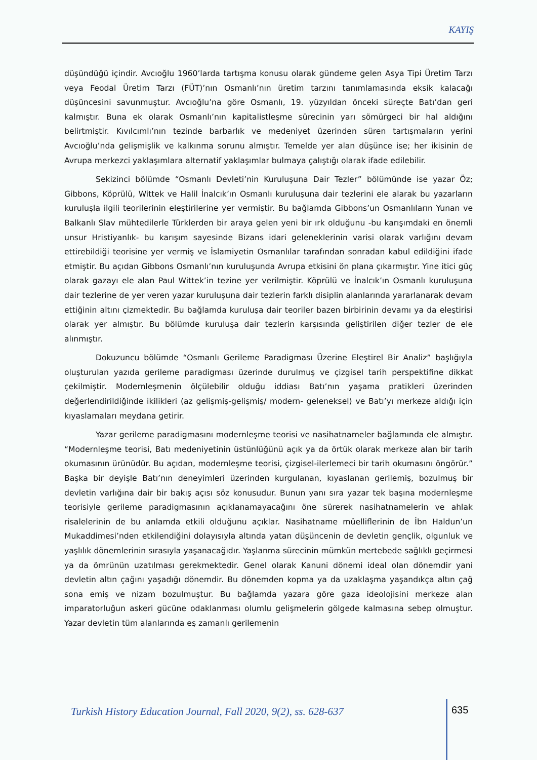KAYIŞ
düşündüğü içindir. Avcıoğlu 1960’larda tartışma konusu olarak gündeme gelen Asya Tipi Üretim Tarzı veya Feodal Üretim Tarzı (FÜT)’nın Osmanlı’nın üretim tarzını tanımlamasında eksik kalacağı düşüncesini savunmuştur. Avcıoğlu’na göre Osmanlı, 19. yüzyıldan önceki süreçte Batı’dan geri kalmıştır. Buna ek olarak Osmanlı’nın kapitalistleşme sürecinin yarı sömürgeci bir hal aldığını belirtmiştir. Kıvılcımlı’nın tezinde barbarlık ve medeniyet üzerinden süren tartışmaların yerini Avcıoğlu’nda gelişmişlik ve kalkınma sorunu almıştır. Temelde yer alan düşünce ise; her ikisinin de Avrupa merkezci yaklaşımlara alternatif yaklaşımlar bulmaya çalıştığı olarak ifade edilebilir.
Sekizinci bölümde “Osmanlı Devleti’nin Kuruluşuna Dair Tezler” bölümünde ise yazar Öz; Gibbons, Köprülü, Wittek ve Halil İnalcık’ın Osmanlı kuruluşuna dair tezlerini ele alarak bu yazarların kuruluşla ilgili teorilerinin eleştirilerine yer vermiştir. Bu bağlamda Gibbons’un Osmanlıların Yunan ve Balkanlı Slav mühtedilerle Türklerden bir araya gelen yeni bir ırk olduğunu -bu karışımdaki en önemli unsur Hristiyanlık- bu karışım sayesinde Bizans idari geleneklerinin varisi olarak varlığını devam ettirebildiği teorisine yer vermiş ve İslamiyetin Osmanlılar tarafından sonradan kabul edildiğini ifade etmiştir. Bu açıdan Gibbons Osmanlı’nın kuruluşunda Avrupa etkisini ön plana çıkarmıştır. Yine itici güç olarak gazayı ele alan Paul Wittek’in tezine yer verilmiştir. Köprülü ve İnalcık’ın Osmanlı kuruluşuna dair tezlerine de yer veren yazar kuruluşuna dair tezlerin farklı disiplin alanlarında yararlanarak devam ettiğinin altını çizmektedir. Bu bağlamda kuruluşa dair teoriler bazen birbirinin devamı ya da eleştirisi olarak yer almıştır. Bu bölümde kuruluşa dair tezlerin karşısında geliştirilen diğer tezler de ele alınmıştır.
Dokuzuncu bölümde “Osmanlı Gerileme Paradigması Üzerine Eleştirel Bir Analiz” başlığıyla oluşturulan yazıda gerileme paradigması üzerinde durulmuş ve çizgisel tarih perspektifine dikkat çekilmiştir. Modernleşmenin ölçülebilir olduğu iddiası Batı’nın yaşama pratikleri üzerinden değerlendirildiğinde ikilikleri (az gelişmiş-gelişmiş/ modern- geleneksel) ve Batı’yı merkeze aldığı için kıyaslamaları meydana getirir.
Yazar gerileme paradigmasını modernleşme teorisi ve nasihatnameler bağlamında ele almıştır. “Modernleşme teorisi, Batı medeniyetinin üstünlüğünü açık ya da örtük olarak merkeze alan bir tarih okumasının ürünüdür. Bu açıdan, modernleşme teorisi, çizgisel-ilerlemeci bir tarih okumasını öngörür.” Başka bir deyişle Batı’nın deneyimleri üzerinden kurgulanan, kıyaslanan gerilemiş, bozulmuş bir devletin varlığına dair bir bakış açısı söz konusudur. Bunun yanı sıra yazar tek başına modernleşme teorisiyle gerileme paradigmasının açıklanamayacağını öne sürerek nasihatnamelerin ve ahlak risalelerinin de bu anlamda etkili olduğunu açıklar. Nasihatname müelliflerinin de İbn Haldun’un Mukaddimesi’nden etkilendiğini dolayısıyla altında yatan düşüncenin de devletin gençlik, olgunluk ve yaşlılık dönemlerinin sırasıyla yaşanacağıdır. Yaşlanma sürecinin mümkün mertebede sağlıklı geçirmesi ya da ömrünün uzatılması gerekmektedir. Genel olarak Kanuni dönemi ideal olan dönemdir yani devletin altın çağını yaşadığı dönemdir. Bu dönemden kopma ya da uzaklaşma yaşandıkça altın çağ sona emiş ve nizam bozulmuştur. Bu bağlamda yazara göre gaza ideolojisini merkeze alan imparatorluğun askeri gücüne odaklanması olumlu gelişmelerin gölgede kalmasına sebep olmuştur. Yazar devletin tüm alanlarında eş zamanlı gerilemenin
Turkish History Education Journal, Fall 2020, 9(2), ss. 628-637 635